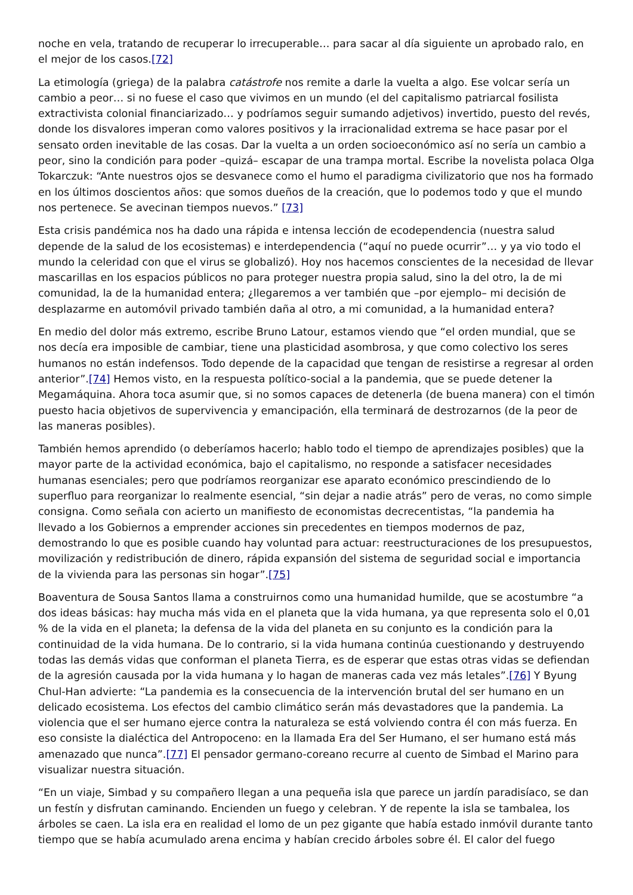noche en vela, tratando de recuperar lo irrecuperable… para sacar al día siguiente un aprobado ralo, en el mejor de los casos.[72]
La etimología (griega) de la palabra catástrofe nos remite a darle la vuelta a algo. Ese volcar sería un cambio a peor… si no fuese el caso que vivimos en un mundo (el del capitalismo patriarcal fosilista extractivista colonial financiarizado… y podríamos seguir sumando adjetivos) invertido, puesto del revés, donde los disvalores imperan como valores positivos y la irracionalidad extrema se hace pasar por el sensato orden inevitable de las cosas. Dar la vuelta a un orden socioeconómico así no sería un cambio a peor, sino la condición para poder –quizá– escapar de una trampa mortal. Escribe la novelista polaca Olga Tokarczuk: “Ante nuestros ojos se desvanece como el humo el paradigma civilizatorio que nos ha formado en los últimos doscientos años: que somos dueños de la creación, que lo podemos todo y que el mundo nos pertenece. Se avecinan tiempos nuevos.” [73]
Esta crisis pandémica nos ha dado una rápida e intensa lección de ecodependencia (nuestra salud depende de la salud de los ecosistemas) e interdependencia (“aquí no puede ocurrir”… y ya vio todo el mundo la celeridad con que el virus se globalizó). Hoy nos hacemos conscientes de la necesidad de llevar mascarillas en los espacios públicos no para proteger nuestra propia salud, sino la del otro, la de mi comunidad, la de la humanidad entera; ¿llegaremos a ver también que –por ejemplo– mi decisión de desplazarme en automóvil privado también daña al otro, a mi comunidad, a la humanidad entera?
En medio del dolor más extremo, escribe Bruno Latour, estamos viendo que “el orden mundial, que se nos decía era imposible de cambiar, tiene una plasticidad asombrosa, y que como colectivo los seres humanos no están indefensos. Todo depende de la capacidad que tengan de resistirse a regresar al orden anterior”.[74] Hemos visto, en la respuesta político-social a la pandemia, que se puede detener la Megamáquina. Ahora toca asumir que, si no somos capaces de detenerla (de buena manera) con el timón puesto hacia objetivos de supervivencia y emancipación, ella terminará de destrozarnos (de la peor de las maneras posibles).
También hemos aprendido (o deberíamos hacerlo; hablo todo el tiempo de aprendizajes posibles) que la mayor parte de la actividad económica, bajo el capitalismo, no responde a satisfacer necesidades humanas esenciales; pero que podríamos reorganizar ese aparato económico prescindiendo de lo superfluo para reorganizar lo realmente esencial, “sin dejar a nadie atrás” pero de veras, no como simple consigna. Como señala con acierto un manifiesto de economistas decrecentistas, “la pandemia ha llevado a los Gobiernos a emprender acciones sin precedentes en tiempos modernos de paz, demostrando lo que es posible cuando hay voluntad para actuar: reestructuraciones de los presupuestos, movilización y redistribución de dinero, rápida expansión del sistema de seguridad social e importancia de la vivienda para las personas sin hogar”.[75]
Boaventura de Sousa Santos llama a construirnos como una humanidad humilde, que se acostumbre “a dos ideas básicas: hay mucha más vida en el planeta que la vida humana, ya que representa solo el 0,01 % de la vida en el planeta; la defensa de la vida del planeta en su conjunto es la condición para la continuidad de la vida humana. De lo contrario, si la vida humana continúa cuestionando y destruyendo todas las demás vidas que conforman el planeta Tierra, es de esperar que estas otras vidas se defiendan de la agresión causada por la vida humana y lo hagan de maneras cada vez más letales”.[76] Y Byung Chul-Han advierte: “La pandemia es la consecuencia de la intervención brutal del ser humano en un delicado ecosistema. Los efectos del cambio climático serán más devastadores que la pandemia. La violencia que el ser humano ejerce contra la naturaleza se está volviendo contra él con más fuerza. En eso consiste la dialéctica del Antropoceno: en la llamada Era del Ser Humano, el ser humano está más amenazado que nunca”.[77] El pensador germano-coreano recurre al cuento de Simbad el Marino para visualizar nuestra situación.
“En un viaje, Simbad y su compañero llegan a una pequeña isla que parece un jardín paradisíaco, se dan un festín y disfrutan caminando. Encienden un fuego y celebran. Y de repente la isla se tambalea, los árboles se caen. La isla era en realidad el lomo de un pez gigante que había estado inmóvil durante tanto tiempo que se había acumulado arena encima y habían crecido árboles sobre él. El calor del fuego